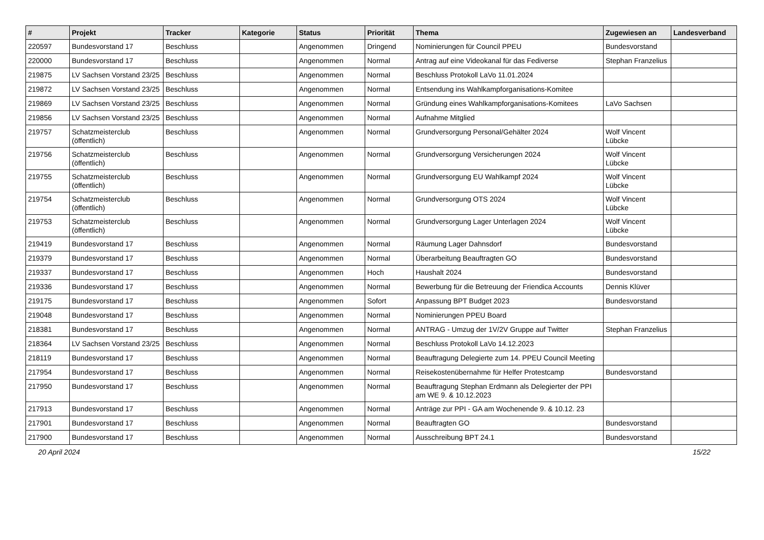| # | Projekt | Tracker | Kategorie | Status | Priorität | Thema | Zugewiesen an | Landesverband |
| --- | --- | --- | --- | --- | --- | --- | --- | --- |
| 220597 | Bundesvorstand 17 | Beschluss | | Angenommen | Dringend | Nominierungen für Council PPEU | Bundesvorstand | |
| 220000 | Bundesvorstand 17 | Beschluss | | Angenommen | Normal | Antrag auf eine Videokanal für das Fediverse | Stephan Franzelius | |
| 219875 | LV Sachsen Vorstand 23/25 | Beschluss | | Angenommen | Normal | Beschluss Protokoll LaVo 11.01.2024 | | |
| 219872 | LV Sachsen Vorstand 23/25 | Beschluss | | Angenommen | Normal | Entsendung ins Wahlkampforganisations-Komitee | | |
| 219869 | LV Sachsen Vorstand 23/25 | Beschluss | | Angenommen | Normal | Gründung eines Wahlkampforganisations-Komitees | LaVo Sachsen | |
| 219856 | LV Sachsen Vorstand 23/25 | Beschluss | | Angenommen | Normal | Aufnahme Mitglied | | |
| 219757 | Schatzmeisterclub (öffentlich) | Beschluss | | Angenommen | Normal | Grundversorgung Personal/Gehälter 2024 | Wolf Vincent Lübcke | |
| 219756 | Schatzmeisterclub (öffentlich) | Beschluss | | Angenommen | Normal | Grundversorgung Versicherungen 2024 | Wolf Vincent Lübcke | |
| 219755 | Schatzmeisterclub (öffentlich) | Beschluss | | Angenommen | Normal | Grundversorgung EU Wahlkampf 2024 | Wolf Vincent Lübcke | |
| 219754 | Schatzmeisterclub (öffentlich) | Beschluss | | Angenommen | Normal | Grundversorgung OTS 2024 | Wolf Vincent Lübcke | |
| 219753 | Schatzmeisterclub (öffentlich) | Beschluss | | Angenommen | Normal | Grundversorgung Lager Unterlagen 2024 | Wolf Vincent Lübcke | |
| 219419 | Bundesvorstand 17 | Beschluss | | Angenommen | Normal | Räumung Lager Dahnsdorf | Bundesvorstand | |
| 219379 | Bundesvorstand 17 | Beschluss | | Angenommen | Normal | Überarbeitung Beauftragten GO | Bundesvorstand | |
| 219337 | Bundesvorstand 17 | Beschluss | | Angenommen | Hoch | Haushalt 2024 | Bundesvorstand | |
| 219336 | Bundesvorstand 17 | Beschluss | | Angenommen | Normal | Bewerbung für die Betreuung der Friendica Accounts | Dennis Klüver | |
| 219175 | Bundesvorstand 17 | Beschluss | | Angenommen | Sofort | Anpassung BPT Budget 2023 | Bundesvorstand | |
| 219048 | Bundesvorstand 17 | Beschluss | | Angenommen | Normal | Nominierungen PPEU Board | | |
| 218381 | Bundesvorstand 17 | Beschluss | | Angenommen | Normal | ANTRAG - Umzug der 1V/2V Gruppe auf Twitter | Stephan Franzelius | |
| 218364 | LV Sachsen Vorstand 23/25 | Beschluss | | Angenommen | Normal | Beschluss Protokoll LaVo 14.12.2023 | | |
| 218119 | Bundesvorstand 17 | Beschluss | | Angenommen | Normal | Beauftragung Delegierte zum 14. PPEU Council Meeting | | |
| 217954 | Bundesvorstand 17 | Beschluss | | Angenommen | Normal | Reisekostenübernahme für Helfer Protestcamp | Bundesvorstand | |
| 217950 | Bundesvorstand 17 | Beschluss | | Angenommen | Normal | Beauftragung Stephan Erdmann als Delegierter der PPI am WE 9. & 10.12.2023 | | |
| 217913 | Bundesvorstand 17 | Beschluss | | Angenommen | Normal | Anträge zur PPI - GA am Wochenende 9. & 10.12. 23 | | |
| 217901 | Bundesvorstand 17 | Beschluss | | Angenommen | Normal | Beauftragten GO | Bundesvorstand | |
| 217900 | Bundesvorstand 17 | Beschluss | | Angenommen | Normal | Ausschreibung BPT 24.1 | Bundesvorstand | |
20 April 2024 15/22